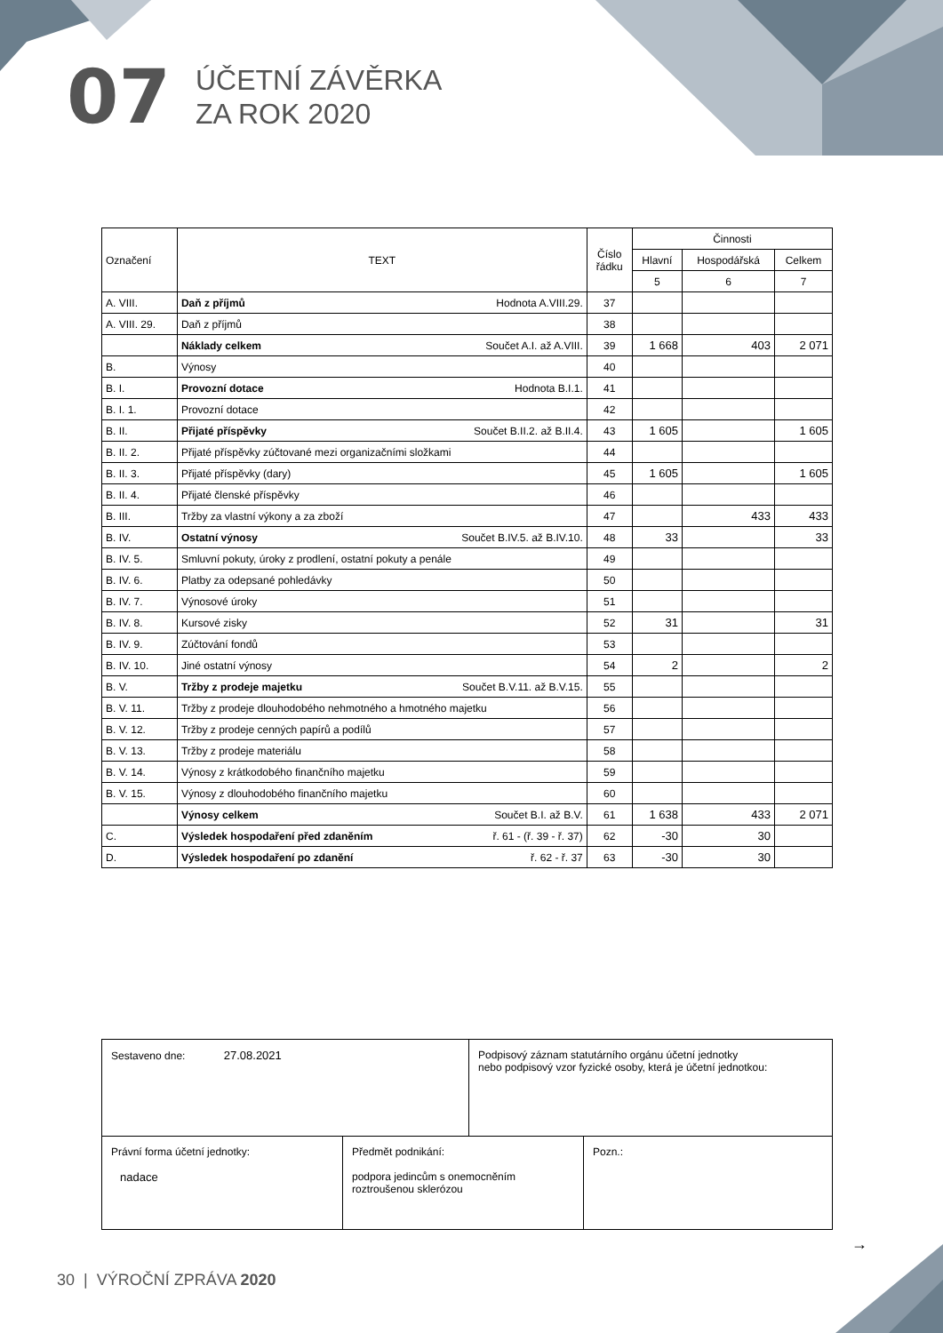07
ÚČETNÍ ZÁVĚRKA
ZA ROK 2020
| Označení | TEXT | Číslo řádku | Činnosti | | |
| --- | --- | --- | --- | --- | --- |
| | | | Hlavní | Hospodářská | Celkem |
| | | | 5 | 6 | 7 |
| A. VIII. | Daň z příjmů Hodnota A.VIII.29. | 37 | | | |
| A. VIII. 29. | Daň z příjmů | 38 | | | |
| | Náklady celkem Součet A.I. až A.VIII. | 39 | 1 668 | 403 | 2 071 |
| B. | Výnosy | 40 | | | |
| B. I. | Provozní dotace Hodnota B.I.1. | 41 | | | |
| B. I. 1. | Provozní dotace | 42 | | | |
| B. II. | Přijaté příspěvky Součet B.II.2. až B.II.4. | 43 | 1 605 | | 1 605 |
| B. II. 2. | Přijaté příspěvky zúčtované mezi organizačními složkami | 44 | | | |
| B. II. 3. | Přijaté příspěvky (dary) | 45 | 1 605 | | 1 605 |
| B. II. 4. | Přijaté členské příspěvky | 46 | | | |
| B. III. | Tržby za vlastní výkony a za zboží | 47 | | 433 | 433 |
| B. IV. | Ostatní výnosy Součet B.IV.5. až B.IV.10. | 48 | 33 | | 33 |
| B. IV. 5. | Smluvní pokuty, úroky z prodlení, ostatní pokuty a penále | 49 | | | |
| B. IV. 6. | Platby za odepsané pohledávky | 50 | | | |
| B. IV. 7. | Výnosové úroky | 51 | | | |
| B. IV. 8. | Kursové zisky | 52 | 31 | | 31 |
| B. IV. 9. | Zúčtování fondů | 53 | | | |
| B. IV. 10. | Jiné ostatní výnosy | 54 | 2 | | 2 |
| B. V. | Tržby z prodeje majetku Součet B.V.11. až B.V.15. | 55 | | | |
| B. V. 11. | Tržby z prodeje dlouhodobého nehmotného a hmotného majetku | 56 | | | |
| B. V. 12. | Tržby z prodeje cenných papírů a podílů | 57 | | | |
| B. V. 13. | Tržby z prodeje materiálu | 58 | | | |
| B. V. 14. | Výnosy z krátkodobého finančního majetku | 59 | | | |
| B. V. 15. | Výnosy z dlouhodobého finančního majetku | 60 | | | |
| | Výnosy celkem Součet B.I. až B.V. | 61 | 1 638 | 433 | 2 071 |
| C. | Výsledek hospodaření před zdaněním ř. 61 - (ř. 39 - ř. 37) | 62 | -30 | 30 | |
| D. | Výsledek hospodaření po zdanění ř. 62 - ř. 37 | 63 | -30 | 30 | |
| Sestaveno dne: 27.08.2021 Podpisový záznam statutárního orgánu účetní jednotky nebo podpisový vzor fyzické osoby, která je účetní jednotkou: | | |
| Právní forma účetní jednotky: nadace | Předmět podnikání: podpora jedincům s onemocněním roztroušenou sklerózou | Pozn.: |
→
30 | VÝROČNÍ ZPRÁVA 2020